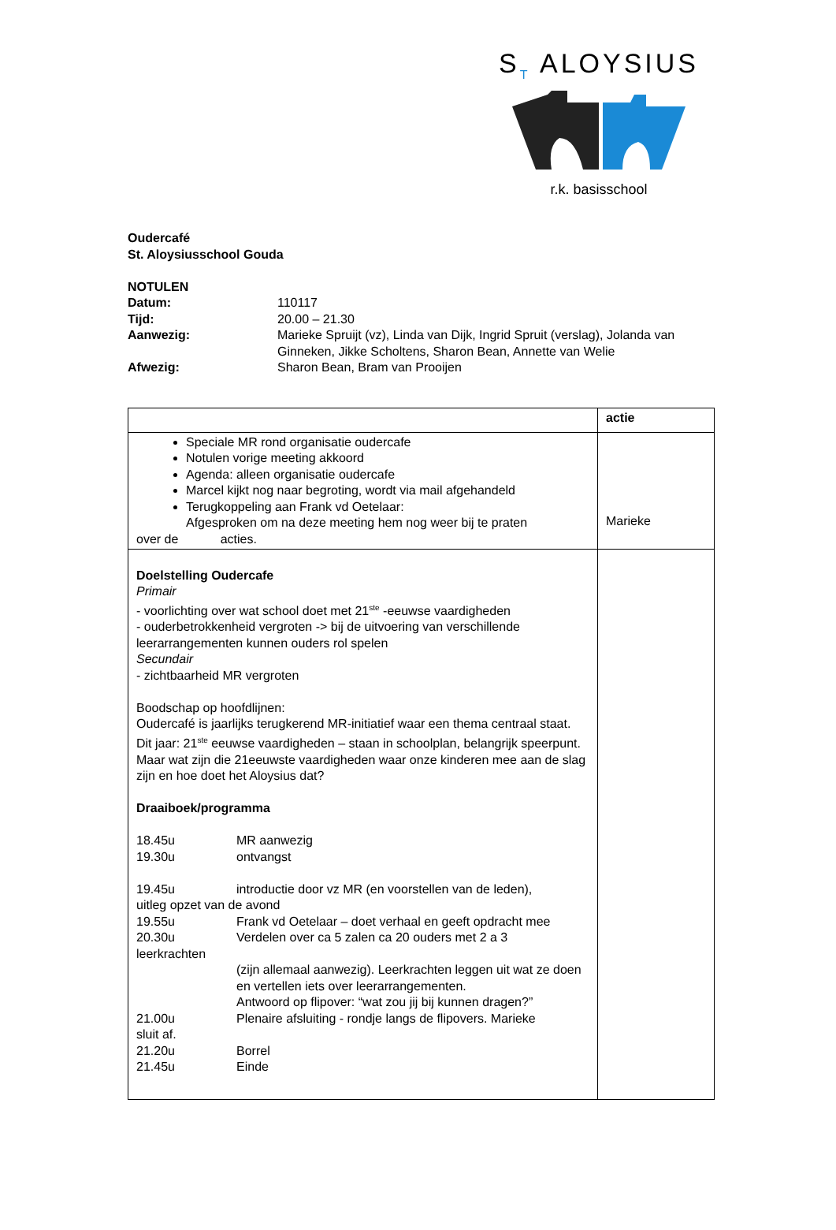S<sub>T</sub> ALOYSIUS
r.k. basisschool
Oudercafé
St. Aloysiusschool Gouda
NOTULEN
| Datum: | 110117 |
| Tijd: | 20.00 – 21.30 |
| Aanwezig: | Marieke Spruijt (vz), Linda van Dijk, Ingrid Spruit (verslag), Jolanda van Ginneken, Jikke Scholtens, Sharon Bean, Annette van Welie |
| Afwezig: | Sharon Bean, Bram van Prooijen |
| | actie |
| Speciale MR rond organisatie oudercafe Notulen vorige meeting akkoord Agenda: alleen organisatie oudercafe Marcel kijkt nog naar begroting, wordt via mail afgehandeld Terugkoppeling aan Frank vd Oetelaar: Afgesproken om na deze meeting hem nog weer bij te praten over de acties. | Marieke |
| Doelstelling Oudercafe Primair - voorlichting over wat school doet met 21<sup>ste</sup> -eeuwse vaardigheden - ouderbetrokkenheid vergroten -> bij de uitvoering van verschillende leerarrangementen kunnen ouders rol spelen Secundair - zichtbaarheid MR vergroten Boodschap op hoofdlijnen: Oudercafé is jaarlijks terugkerend MR-initiatief waar een thema centraal staat. Dit jaar: 21<sup>ste</sup> eeuwse vaardigheden – staan in schoolplan, belangrijk speerpunt. Maar wat zijn die 21eeuwste vaardigheden waar onze kinderen mee aan de slag zijn en hoe doet het Aloysius dat? Draaiboek/programma / 18.45u / MR aanwezig / / 19.30u / ontvangst / / 19.45u / introductie door vz MR (en voorstellen van de leden), / / uitleg opzet van de avond / / / 19.55u / Frank vd Oetelaar – doet verhaal en geeft opdracht mee / / 20.30u / Verdelen over ca 5 zalen ca 20 ouders met 2 a 3 / / leerkrachten / / / / (zijn allemaal aanwezig). Leerkrachten leggen uit wat ze doen en vertellen iets over leerarrangementen. Antwoord op flipover: “wat zou jij bij kunnen dragen?” / / 21.00u / Plenaire afsluiting - rondje langs de flipovers. Marieke / / sluit af. / / / 21.20u / Borrel / / 21.45u / Einde / | |